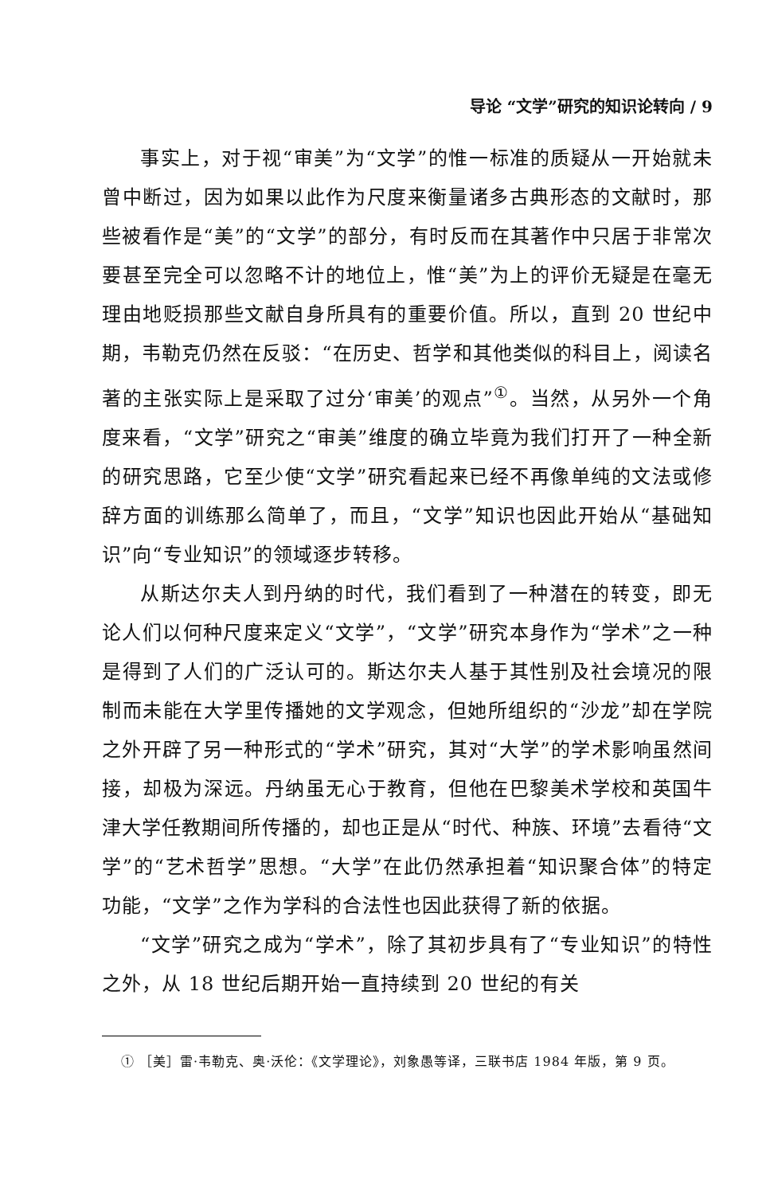导论 “文学”研究的知识论转向 / 9
事实上，对于视“审美”为“文学”的惟一标准的质疑从一开始就未曾中断过，因为如果以此作为尺度来衡量诸多古典形态的文献时，那些被看作是“美”的“文学”的部分，有时反而在其著作中只居于非常次要甚至完全可以忽略不计的地位上，惟“美”为上的评价无疑是在毫无理由地贬损那些文献自身所具有的重要价值。所以，直到 20 世纪中期，韦勒克仍然在反驳：“在历史、哲学和其他类似的科目上，阅读名著的主张实际上是采取了过分‘审美’的观点”<sup>①</sup>。当然，从另外一个角度来看，“文学”研究之“审美”维度的确立毕竟为我们打开了一种全新的研究思路，它至少使“文学”研究看起来已经不再像单纯的文法或修辞方面的训练那么简单了，而且，“文学”知识也因此开始从“基础知识”向“专业知识”的领域逐步转移。
从斯达尔夫人到丹纳的时代，我们看到了一种潜在的转变，即无论人们以何种尺度来定义“文学”，“文学”研究本身作为“学术”之一种是得到了人们的广泛认可的。斯达尔夫人基于其性别及社会境况的限制而未能在大学里传播她的文学观念，但她所组织的“沙龙”却在学院之外开辟了另一种形式的“学术”研究，其对“大学”的学术影响虽然间接，却极为深远。丹纳虽无心于教育，但他在巴黎美术学校和英国牛津大学任教期间所传播的，却也正是从“时代、种族、环境”去看待“文学”的“艺术哲学”思想。“大学”在此仍然承担着“知识聚合体”的特定功能，“文学”之作为学科的合法性也因此获得了新的依据。
“文学”研究之成为“学术”，除了其初步具有了“专业知识”的特性之外，从 18 世纪后期开始一直持续到 20 世纪的有关
① ［美］雷·韦勒克、奥·沃伦：《文学理论》，刘象愚等译，三联书店 1984 年版，第 9 页。